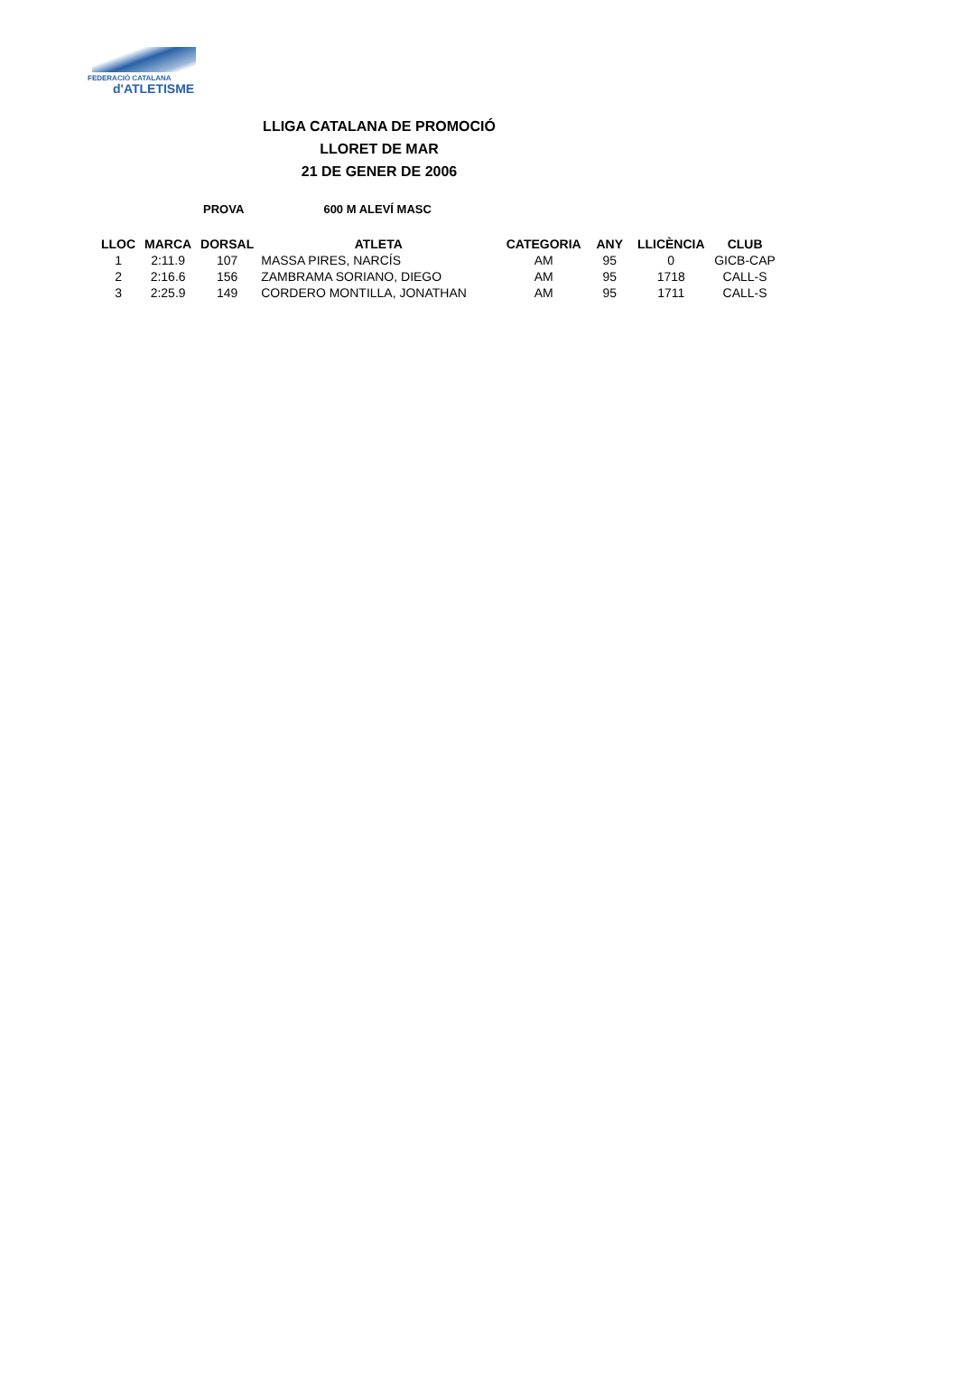FEDERACIÓ CATALANA
d'ATLETISME
LLIGA CATALANA DE PROMOCIÓ
LLORET DE MAR
21 DE GENER DE 2006
PROVA 600 M ALEVÍ MASC
| LLOC | MARCA | DORSAL | ATLETA | CATEGORIA | ANY | LLICÈNCIA | CLUB |
| --- | --- | --- | --- | --- | --- | --- | --- |
| 1 | 2:11.9 | 107 | MASSA PIRES, NARCÍS | AM | 95 | 0 | GICB-CAP |
| 2 | 2:16.6 | 156 | ZAMBRAMA SORIANO, DIEGO | AM | 95 | 1718 | CALL-S |
| 3 | 2:25.9 | 149 | CORDERO MONTILLA, JONATHAN | AM | 95 | 1711 | CALL-S |